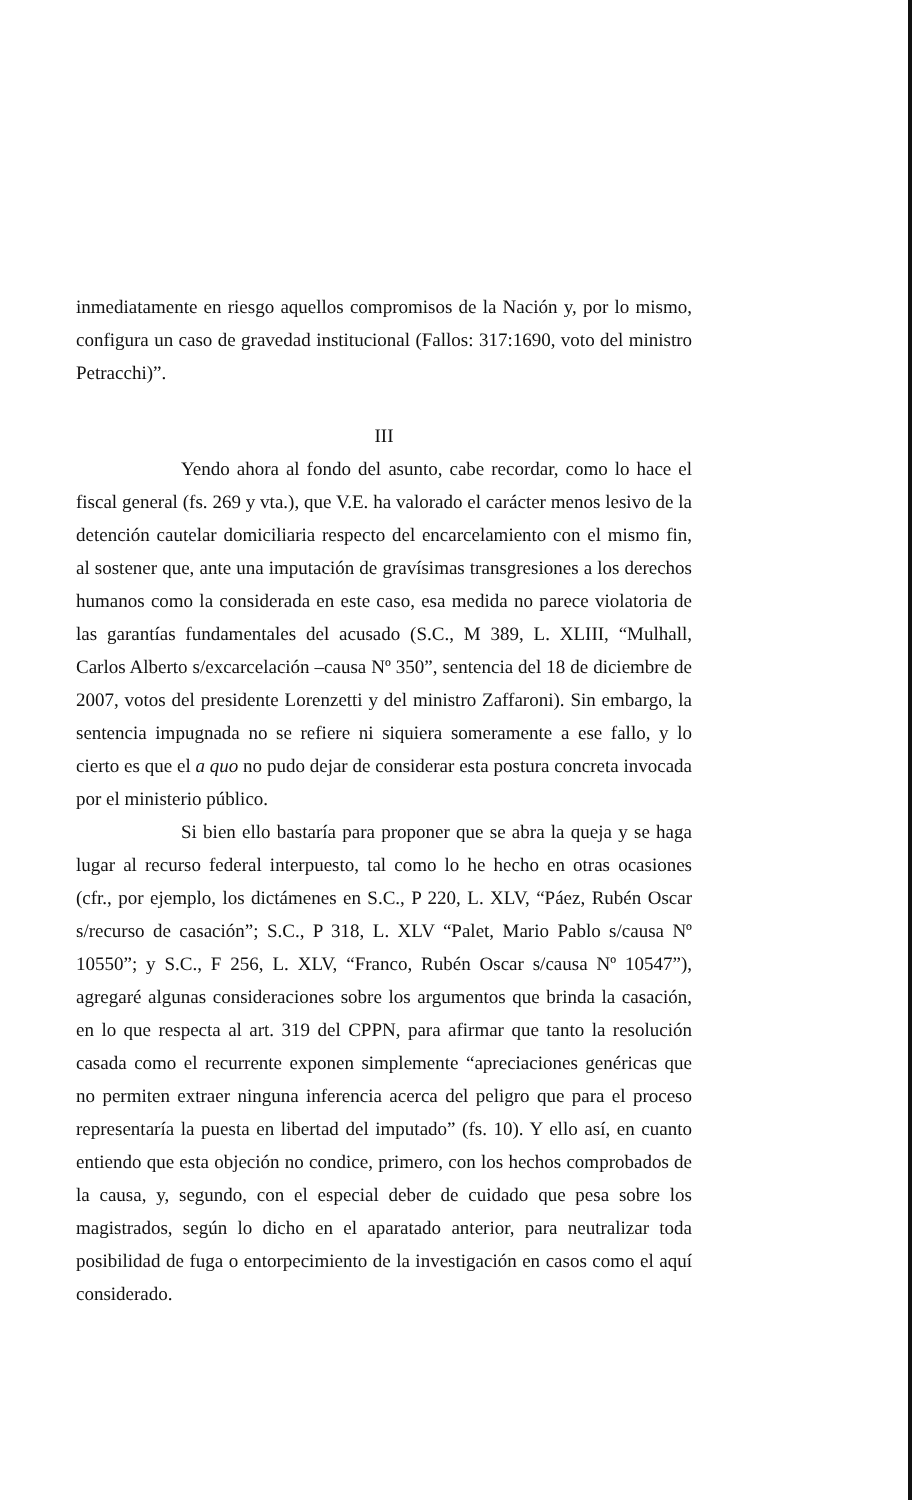inmediatamente en riesgo aquellos compromisos de la Nación y, por lo mismo, configura un caso de gravedad institucional (Fallos: 317:1690, voto del ministro Petracchi)”.
III
Yendo ahora al fondo del asunto, cabe recordar, como lo hace el fiscal general (fs. 269 y vta.), que V.E. ha valorado el carácter menos lesivo de la detención cautelar domiciliaria respecto del encarcelamiento con el mismo fin, al sostener que, ante una imputación de gravísimas transgresiones a los derechos humanos como la considerada en este caso, esa medida no parece violatoria de las garantías fundamentales del acusado (S.C., M 389, L. XLIII, “Mulhall, Carlos Alberto s/excarcelación –causa Nº 350”, sentencia del 18 de diciembre de 2007, votos del presidente Lorenzetti y del ministro Zaffaroni). Sin embargo, la sentencia impugnada no se refiere ni siquiera someramente a ese fallo, y lo cierto es que el a quo no pudo dejar de considerar esta postura concreta invocada por el ministerio público.
Si bien ello bastaría para proponer que se abra la queja y se haga lugar al recurso federal interpuesto, tal como lo he hecho en otras ocasiones (cfr., por ejemplo, los dictámenes en S.C., P 220, L. XLV, “Páez, Rubén Oscar s/recurso de casación”; S.C., P 318, L. XLV “Palet, Mario Pablo s/causa Nº 10550”; y S.C., F 256, L. XLV, “Franco, Rubén Oscar s/causa Nº 10547”), agregaré algunas consideraciones sobre los argumentos que brinda la casación, en lo que respecta al art. 319 del CPPN, para afirmar que tanto la resolución casada como el recurrente exponen simplemente “apreciaciones genéricas que no permiten extraer ninguna inferencia acerca del peligro que para el proceso representaría la puesta en libertad del imputado” (fs. 10). Y ello así, en cuanto entiendo que esta objeción no condice, primero, con los hechos comprobados de la causa, y, segundo, con el especial deber de cuidado que pesa sobre los magistrados, según lo dicho en el aparatado anterior, para neutralizar toda posibilidad de fuga o entorpecimiento de la investigación en casos como el aquí considerado.